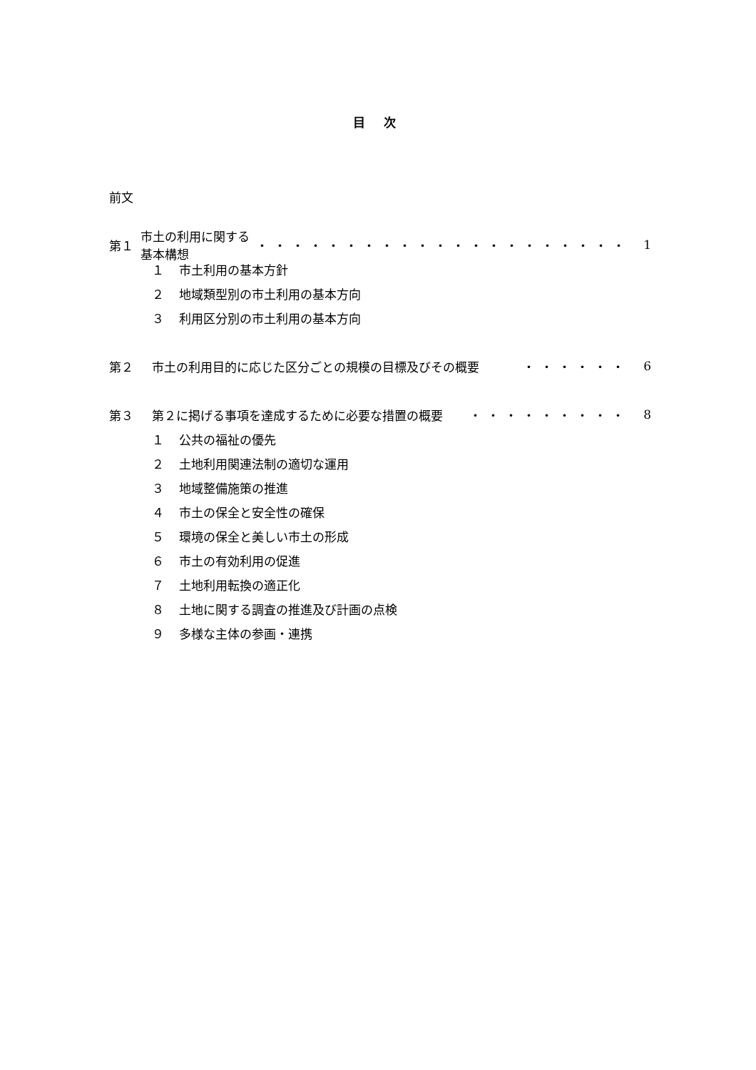目 次
前文
第１ 市土の利用に関する基本構想 ・・・・・・・・・・・・・・・・・・・・・ 1
１ 市土利用の基本方針
２ 地域類型別の市土利用の基本方向
３ 利用区分別の市土利用の基本方向
第２ 市土の利用目的に応じた区分ごとの規模の目標及びその概要 ・・・・・・ 6
第３ 第２に掲げる事項を達成するために必要な措置の概要 ・・・・・・・・・ 8
１ 公共の福祉の優先
２ 土地利用関連法制の適切な運用
３ 地域整備施策の推進
４ 市土の保全と安全性の確保
５ 環境の保全と美しい市土の形成
６ 市土の有効利用の促進
７ 土地利用転換の適正化
８ 土地に関する調査の推進及び計画の点検
９ 多様な主体の参画・連携